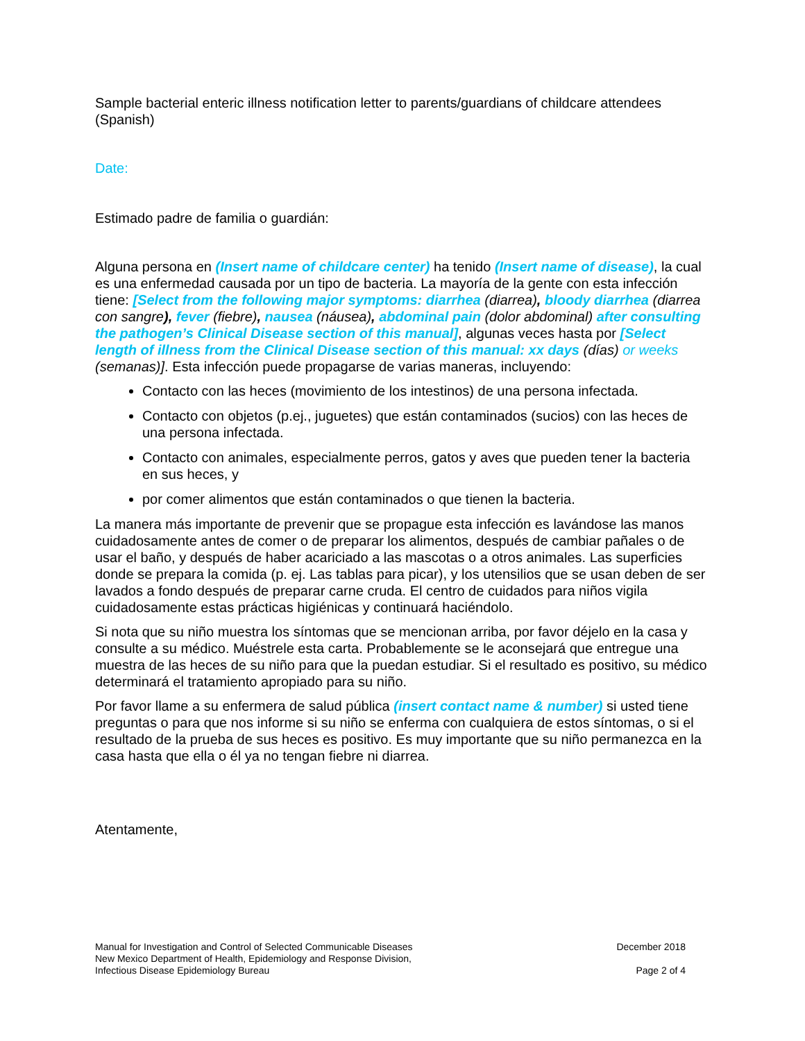Sample bacterial enteric illness notification letter to parents/guardians of childcare attendees (Spanish)
Date:
Estimado padre de familia o guardián:
Alguna persona en (Insert name of childcare center) ha tenido (Insert name of disease), la cual es una enfermedad causada por un tipo de bacteria. La mayoría de la gente con esta infección tiene: [Select from the following major symptoms: diarrhea (diarrea), bloody diarrhea (diarrea con sangre), fever (fiebre), nausea (náusea), abdominal pain (dolor abdominal) after consulting the pathogen’s Clinical Disease section of this manual], algunas veces hasta por [Select length of illness from the Clinical Disease section of this manual: xx days (días) or weeks (semanas)]. Esta infección puede propagarse de varias maneras, incluyendo:
Contacto con las heces (movimiento de los intestinos) de una persona infectada.
Contacto con objetos (p.ej., juguetes) que están contaminados (sucios) con las heces de una persona infectada.
Contacto con animales, especialmente perros, gatos y aves que pueden tener la bacteria en sus heces, y
por comer alimentos que están contaminados o que tienen la bacteria.
La manera más importante de prevenir que se propague esta infección es lavándose las manos cuidadosamente antes de comer o de preparar los alimentos, después de cambiar pañales o de usar el baño, y después de haber acariciado a las mascotas o a otros animales. Las superficies donde se prepara la comida (p. ej. Las tablas para picar), y los utensilios que se usan deben de ser lavados a fondo después de preparar carne cruda. El centro de cuidados para niños vigila cuidadosamente estas prácticas higiénicas y continuará haciéndolo.
Si nota que su niño muestra los síntomas que se mencionan arriba, por favor déjelo en la casa y consulte a su médico. Muéstrele esta carta. Probablemente se le aconsejará que entregue una muestra de las heces de su niño para que la puedan estudiar. Si el resultado es positivo, su médico determinará el tratamiento apropiado para su niño.
Por favor llame a su enfermera de salud pública (insert contact name & number) si usted tiene preguntas o para que nos informe si su niño se enferma con cualquiera de estos síntomas, o si el resultado de la prueba de sus heces es positivo. Es muy importante que su niño permanezca en la casa hasta que ella o él ya no tengan fiebre ni diarrea.
Atentamente,
Manual for Investigation and Control of Selected Communicable Diseases
New Mexico Department of Health, Epidemiology and Response Division,
Infectious Disease Epidemiology Bureau
December 2018
Page 2 of 4